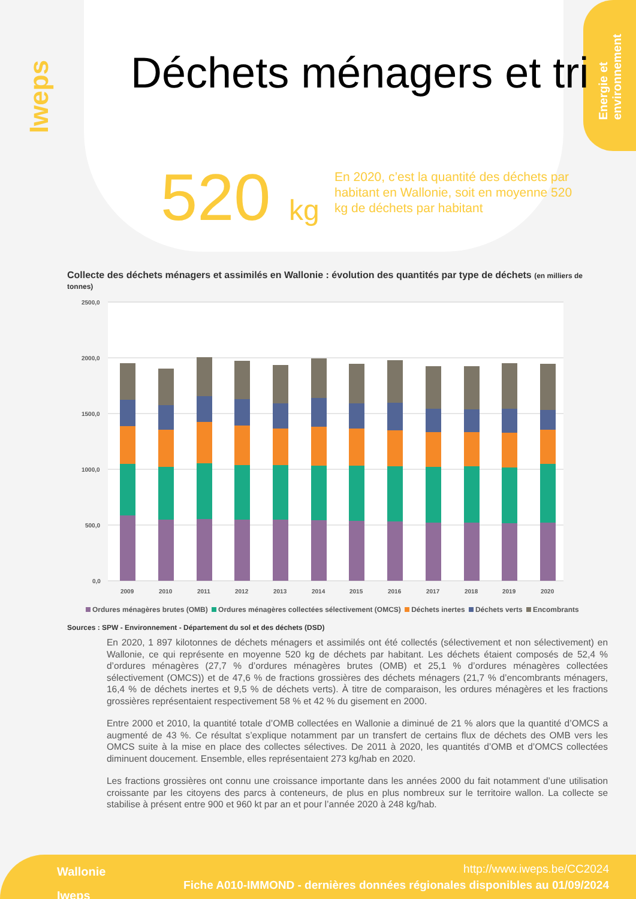Iweps
Energie et environnement
Déchets ménagers et tri
520 kg
En 2020, c’est la quantité des déchets par habitant en Wallonie, soit en moyenne 520 kg de déchets par habitant
Collecte des déchets ménagers et assimilés en Wallonie : évolution des quantités par type de déchets (en milliers de tonnes)
2500,0
2000,0
1500,0
1000,0
500,0
0,0
2009
2010
2011
2012
2013
2014
2015
2016
2017
2018
2019
2020
Ordures ménagères brutes (OMB) Ordures ménagères collectées sélectivement (OMCS) Déchets inertes Déchets verts Encombrants
Sources : SPW - Environnement - Département du sol et des déchets (DSD)
En 2020, 1 897 kilotonnes de déchets ménagers et assimilés ont été collectés (sélectivement et non sélectivement) en Wallonie, ce qui représente en moyenne 520 kg de déchets par habitant. Les déchets étaient composés de 52,4 % d’ordures ménagères (27,7 % d’ordures ménagères brutes (OMB) et 25,1 % d’ordures ménagères collectées sélectivement (OMCS)) et de 47,6 % de fractions grossières des déchets ménagers (21,7 % d’encombrants ménagers, 16,4 % de déchets inertes et 9,5 % de déchets verts). À titre de comparaison, les ordures ménagères et les fractions grossières représentaient respectivement 58 % et 42 % du gisement en 2000.
Entre 2000 et 2010, la quantité totale d’OMB collectées en Wallonie a diminué de 21 % alors que la quantité d’OMCS a augmenté de 43 %. Ce résultat s’explique notamment par un transfert de certains flux de déchets des OMB vers les OMCS suite à la mise en place des collectes sélectives. De 2011 à 2020, les quantités d’OMB et d’OMCS collectées diminuent doucement. Ensemble, elles représentaient 273 kg/hab en 2020.
Les fractions grossières ont connu une croissance importante dans les années 2000 du fait notamment d’une utilisation croissante par les citoyens des parcs à conteneurs, de plus en plus nombreux sur le territoire wallon. La collecte se stabilise à présent entre 900 et 960 kt par an et pour l’année 2020 à 248 kg/hab.
Wallonie
Iweps
http://www.iweps.be/CC2024
Fiche A010-IMMOND - dernières données régionales disponibles au 01/09/2024